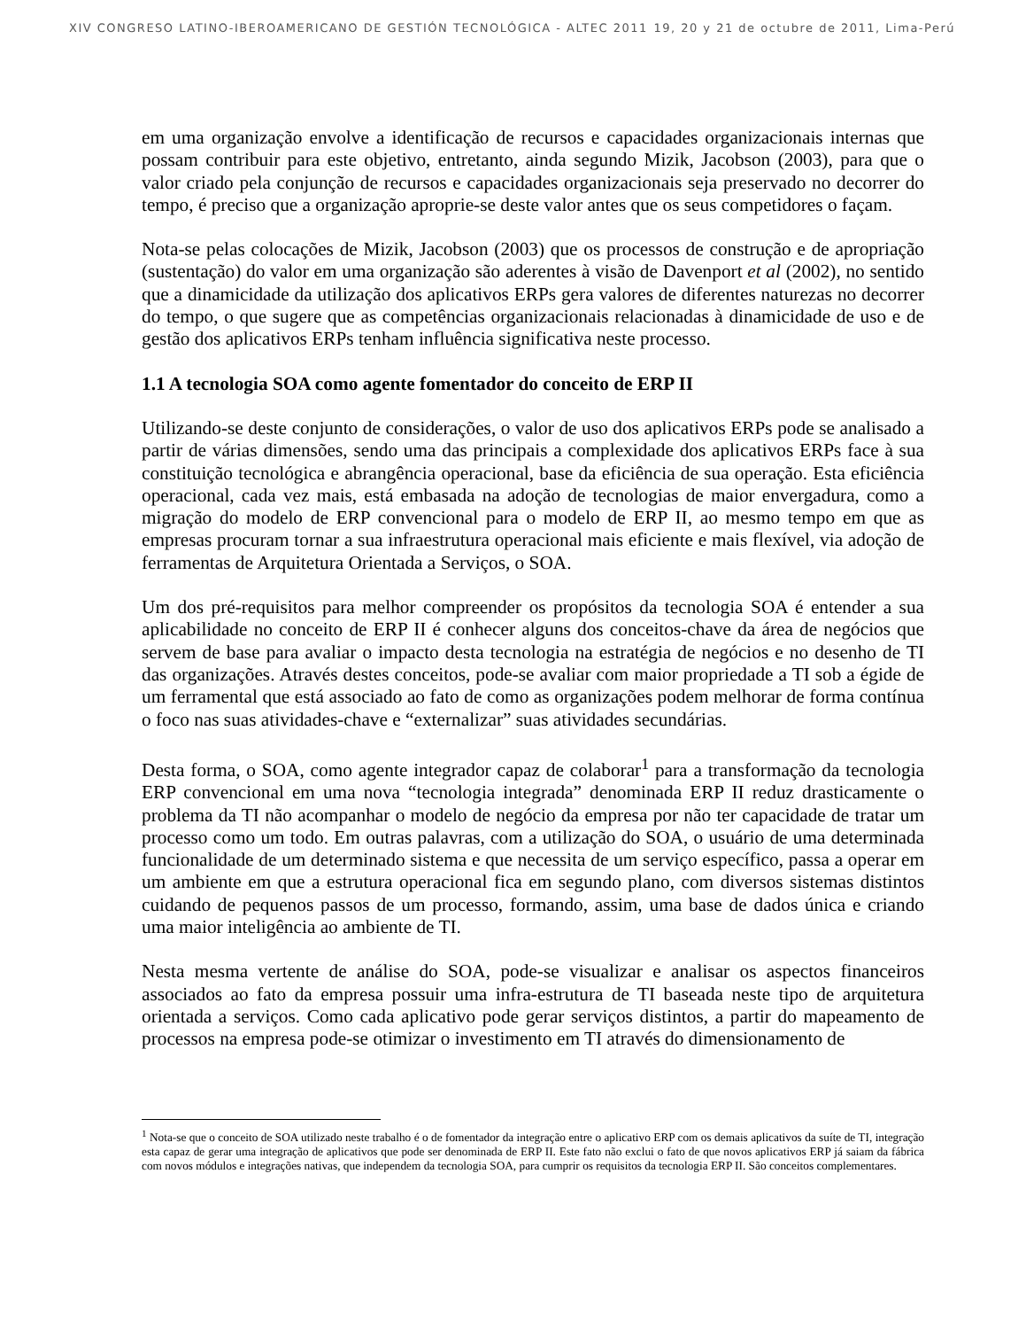XIV CONGRESO LATINO-IBEROAMERICANO DE GESTIÓN TECNOLÓGICA - ALTEC 2011 19, 20 y 21 de octubre de 2011, Lima-Perú
em uma organização envolve a identificação de recursos e capacidades organizacionais internas que possam contribuir para este objetivo, entretanto, ainda segundo Mizik, Jacobson (2003), para que o valor criado pela conjunção de recursos e capacidades organizacionais seja preservado no decorrer do tempo, é preciso que a organização aproprie-se deste valor antes que os seus competidores o façam.
Nota-se pelas colocações de Mizik, Jacobson (2003) que os processos de construção e de apropriação (sustentação) do valor em uma organização são aderentes à visão de Davenport et al (2002), no sentido que a dinamicidade da utilização dos aplicativos ERPs gera valores de diferentes naturezas no decorrer do tempo, o que sugere que as competências organizacionais relacionadas à dinamicidade de uso e de gestão dos aplicativos ERPs tenham influência significativa neste processo.
1.1 A tecnologia SOA como agente fomentador do conceito de ERP II
Utilizando-se deste conjunto de considerações, o valor de uso dos aplicativos ERPs pode se analisado a partir de várias dimensões, sendo uma das principais a complexidade dos aplicativos ERPs face à sua constituição tecnológica e abrangência operacional, base da eficiência de sua operação. Esta eficiência operacional, cada vez mais, está embasada na adoção de tecnologias de maior envergadura, como a migração do modelo de ERP convencional para o modelo de ERP II, ao mesmo tempo em que as empresas procuram tornar a sua infraestrutura operacional mais eficiente e mais flexível, via adoção de ferramentas de Arquitetura Orientada a Serviços, o SOA.
Um dos pré-requisitos para melhor compreender os propósitos da tecnologia SOA é entender a sua aplicabilidade no conceito de ERP II é conhecer alguns dos conceitos-chave da área de negócios que servem de base para avaliar o impacto desta tecnologia na estratégia de negócios e no desenho de TI das organizações. Através destes conceitos, pode-se avaliar com maior propriedade a TI sob a égide de um ferramental que está associado ao fato de como as organizações podem melhorar de forma contínua o foco nas suas atividades-chave e “externalizar” suas atividades secundárias.
Desta forma, o SOA, como agente integrador capaz de colaborar<sup>1</sup> para a transformação da tecnologia ERP convencional em uma nova “tecnologia integrada” denominada ERP II reduz drasticamente o problema da TI não acompanhar o modelo de negócio da empresa por não ter capacidade de tratar um processo como um todo. Em outras palavras, com a utilização do SOA, o usuário de uma determinada funcionalidade de um determinado sistema e que necessita de um serviço específico, passa a operar em um ambiente em que a estrutura operacional fica em segundo plano, com diversos sistemas distintos cuidando de pequenos passos de um processo, formando, assim, uma base de dados única e criando uma maior inteligência ao ambiente de TI.
Nesta mesma vertente de análise do SOA, pode-se visualizar e analisar os aspectos financeiros associados ao fato da empresa possuir uma infra-estrutura de TI baseada neste tipo de arquitetura orientada a serviços. Como cada aplicativo pode gerar serviços distintos, a partir do mapeamento de processos na empresa pode-se otimizar o investimento em TI através do dimensionamento de
<sup>1</sup> Nota-se que o conceito de SOA utilizado neste trabalho é o de fomentador da integração entre o aplicativo ERP com os demais aplicativos da suíte de TI, integração esta capaz de gerar uma integração de aplicativos que pode ser denominada de ERP II. Este fato não exclui o fato de que novos aplicativos ERP já saiam da fábrica com novos módulos e integrações nativas, que independem da tecnologia SOA, para cumprir os requisitos da tecnologia ERP II. São conceitos complementares.